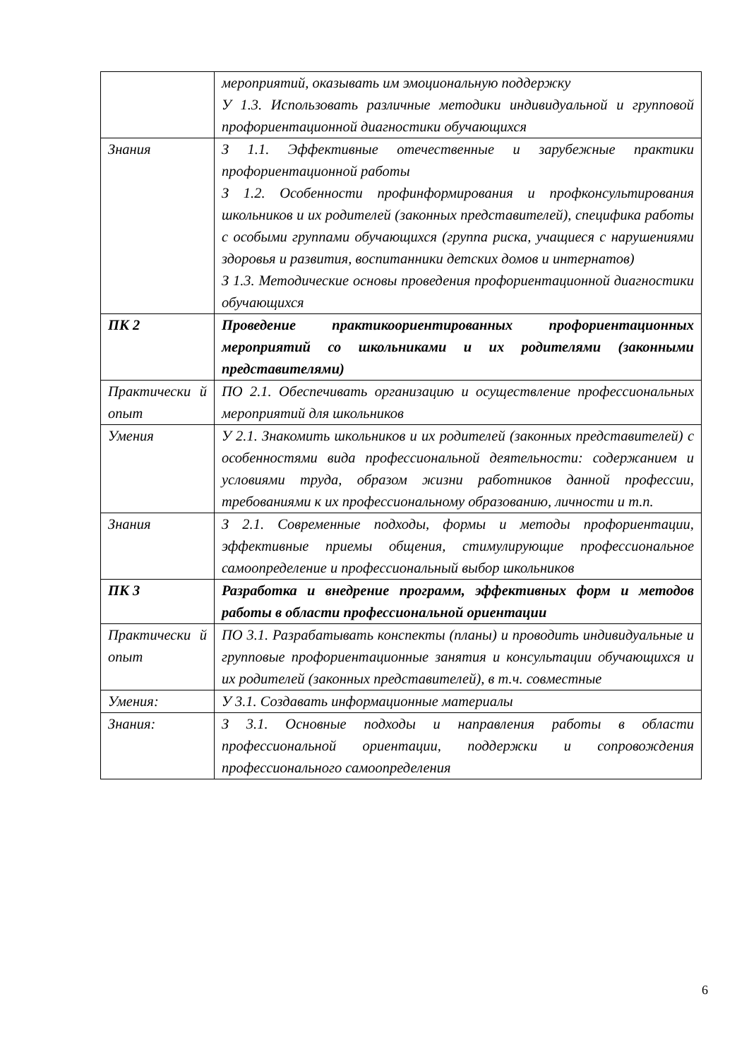| | мероприятий, оказывать им эмоциональную поддержку У 1.3. Использовать различные методики индивидуальной и групповой профориентационной диагностики обучающихся |
| Знания | З 1.1. Эффективные отечественные и зарубежные практики профориентационной работы З 1.2. Особенности профинформирования и профконсультирования школьников и их родителей (законных представителей), специфика работы с особыми группами обучающихся (группа риска, учащиеся с нарушениями здоровья и развития, воспитанники детских домов и интернатов) З 1.3. Методические основы проведения профориентационной диагностики обучающихся |
| ПК 2 | Проведение практикоориентированных профориентационных мероприятий со школьниками и их родителями (законными представителями) |
| Практически й опыт | ПО 2.1. Обеспечивать организацию и осуществление профессиональных мероприятий для школьников |
| Умения | У 2.1. Знакомить школьников и их родителей (законных представителей) с особенностями вида профессиональной деятельности: содержанием и условиями труда, образом жизни работников данной профессии, требованиями к их профессиональному образованию, личности и т.п. |
| Знания | З 2.1. Современные подходы, формы и методы профориентации, эффективные приемы общения, стимулирующие профессиональное самоопределение и профессиональный выбор школьников |
| ПК 3 | Разработка и внедрение программ, эффективных форм и методов работы в области профессиональной ориентации |
| Практически й опыт | ПО 3.1. Разрабатывать конспекты (планы) и проводить индивидуальные и групповые профориентационные занятия и консультации обучающихся и их родителей (законных представителей), в т.ч. совместные |
| Умения: | У 3.1. Создавать информационные материалы |
| Знания: | З 3.1. Основные подходы и направления работы в области профессиональной ориентации, поддержки и сопровождения профессионального самоопределения |
6